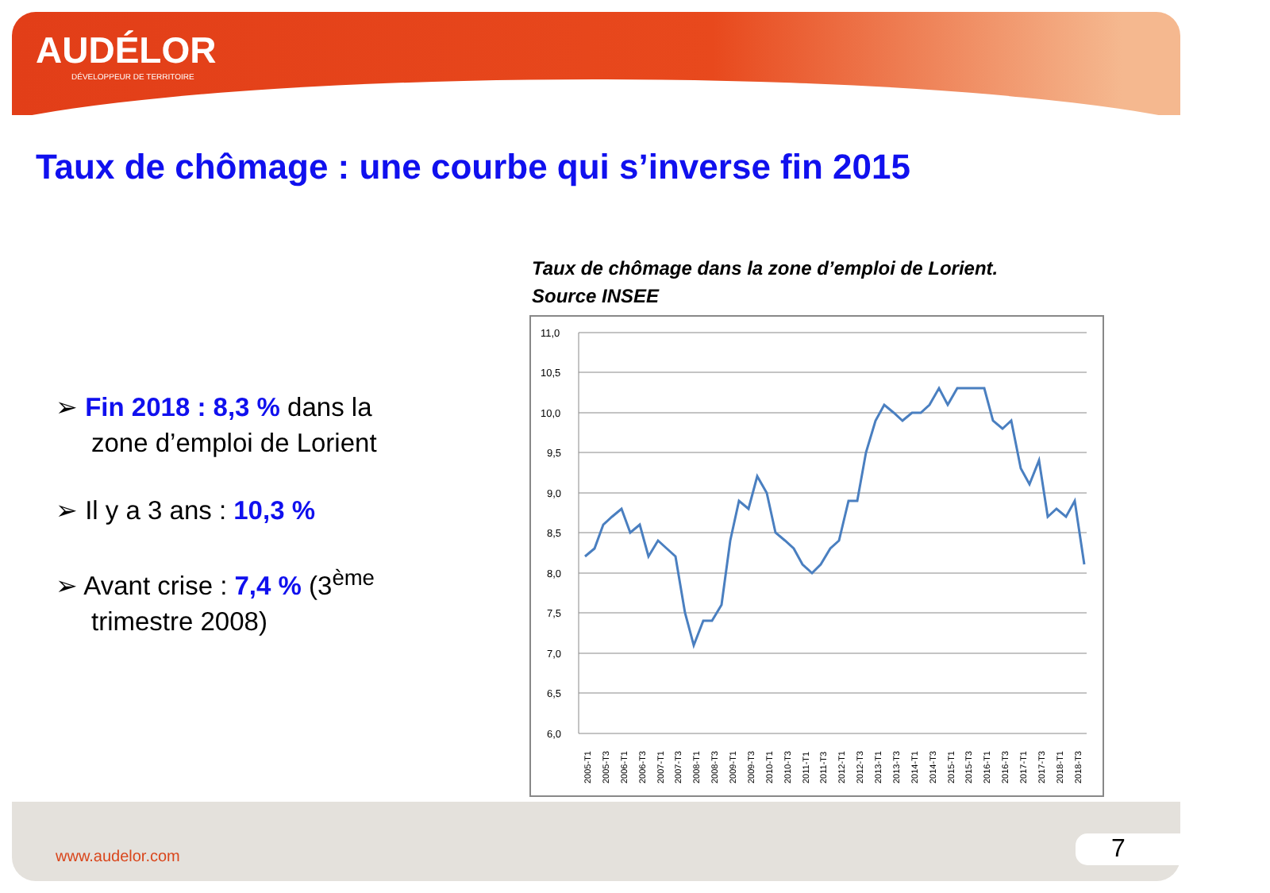AUDÉLOR
DÉVELOPPEUR DE TERRITOIRE
Taux de chômage : une courbe qui s’inverse fin 2015
➢ Fin 2018 : 8,3 % dans la zone d’emploi de Lorient
➢ Il y a 3 ans : 10,3 %
➢ Avant crise : 7,4 % (3<sup>ème</sup> trimestre 2008)
Taux de chômage dans la zone d’emploi de Lorient.
Source INSEE
11,0
10,5
10,0
9,5
9,0
8,5
8,0
7,5
7,0
6,5
6,0
2005-T1
2005-T3
2006-T1
2006-T3
2007-T1
2007-T3
2008-T1
2008-T3
2009-T1
2009-T3
2010-T1
2010-T3
2011-T1
2011-T3
2012-T1
2012-T3
2013-T1
2013-T3
2014-T1
2014-T3
2015-T1
2015-T3
2016-T1
2016-T3
2017-T1
2017-T3
2018-T1
2018-T3
www.audelor.com 7